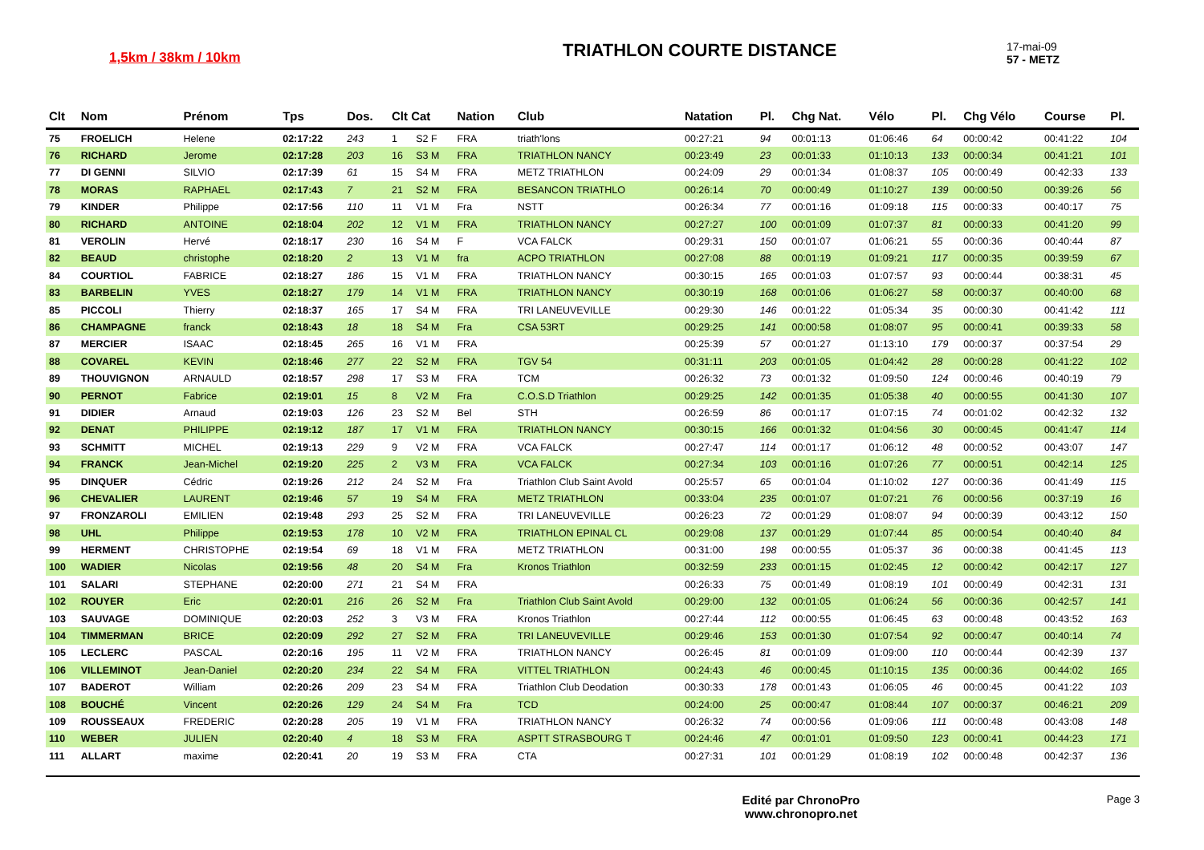1,5km / 38km / 10km
TRIATHLON COURTE DISTANCE
17-mai-09
57 - METZ
| Clt | Nom | Prénom | Tps | Dos. | Clt Cat | | Nation | Club | Natation | Pl. | Chg Nat. | Vélo | Pl. | Chg Vélo | Course | Pl. |
| --- | --- | --- | --- | --- | --- | --- | --- | --- | --- | --- | --- | --- | --- | --- | --- | --- |
| 75 | FROELICH | Helene | 02:17:22 | 243 | 1 | S2 F | FRA | triath'lons | 00:27:21 | 94 | 00:01:13 | 01:06:46 | 64 | 00:00:42 | 00:41:22 | 104 |
| 76 | RICHARD | Jerome | 02:17:28 | 203 | 16 | S3 M | FRA | TRIATHLON NANCY | 00:23:49 | 23 | 00:01:33 | 01:10:13 | 133 | 00:00:34 | 00:41:21 | 101 |
| 77 | DI GENNI | SILVIO | 02:17:39 | 61 | 15 | S4 M | FRA | METZ TRIATHLON | 00:24:09 | 29 | 00:01:34 | 01:08:37 | 105 | 00:00:49 | 00:42:33 | 133 |
| 78 | MORAS | RAPHAEL | 02:17:43 | 7 | 21 | S2 M | FRA | BESANCON TRIATHLO | 00:26:14 | 70 | 00:00:49 | 01:10:27 | 139 | 00:00:50 | 00:39:26 | 56 |
| 79 | KINDER | Philippe | 02:17:56 | 110 | 11 | V1 M | Fra | NSTT | 00:26:34 | 77 | 00:01:16 | 01:09:18 | 115 | 00:00:33 | 00:40:17 | 75 |
| 80 | RICHARD | ANTOINE | 02:18:04 | 202 | 12 | V1 M | FRA | TRIATHLON NANCY | 00:27:27 | 100 | 00:01:09 | 01:07:37 | 81 | 00:00:33 | 00:41:20 | 99 |
| 81 | VEROLIN | Hervé | 02:18:17 | 230 | 16 | S4 M | F | VCA FALCK | 00:29:31 | 150 | 00:01:07 | 01:06:21 | 55 | 00:00:36 | 00:40:44 | 87 |
| 82 | BEAUD | christophe | 02:18:20 | 2 | 13 | V1 M | fra | ACPO TRIATHLON | 00:27:08 | 88 | 00:01:19 | 01:09:21 | 117 | 00:00:35 | 00:39:59 | 67 |
| 84 | COURTIOL | FABRICE | 02:18:27 | 186 | 15 | V1 M | FRA | TRIATHLON NANCY | 00:30:15 | 165 | 00:01:03 | 01:07:57 | 93 | 00:00:44 | 00:38:31 | 45 |
| 83 | BARBELIN | YVES | 02:18:27 | 179 | 14 | V1 M | FRA | TRIATHLON NANCY | 00:30:19 | 168 | 00:01:06 | 01:06:27 | 58 | 00:00:37 | 00:40:00 | 68 |
| 85 | PICCOLI | Thierry | 02:18:37 | 165 | 17 | S4 M | FRA | TRI LANEUVEVILLE | 00:29:30 | 146 | 00:01:22 | 01:05:34 | 35 | 00:00:30 | 00:41:42 | 111 |
| 86 | CHAMPAGNE | franck | 02:18:43 | 18 | 18 | S4 M | Fra | CSA 53RT | 00:29:25 | 141 | 00:00:58 | 01:08:07 | 95 | 00:00:41 | 00:39:33 | 58 |
| 87 | MERCIER | ISAAC | 02:18:45 | 265 | 16 | V1 M | FRA | | 00:25:39 | 57 | 00:01:27 | 01:13:10 | 179 | 00:00:37 | 00:37:54 | 29 |
| 88 | COVAREL | KEVIN | 02:18:46 | 277 | 22 | S2 M | FRA | TGV 54 | 00:31:11 | 203 | 00:01:05 | 01:04:42 | 28 | 00:00:28 | 00:41:22 | 102 |
| 89 | THOUVIGNON | ARNAULD | 02:18:57 | 298 | 17 | S3 M | FRA | TCM | 00:26:32 | 73 | 00:01:32 | 01:09:50 | 124 | 00:00:46 | 00:40:19 | 79 |
| 90 | PERNOT | Fabrice | 02:19:01 | 15 | 8 | V2 M | Fra | C.O.S.D Triathlon | 00:29:25 | 142 | 00:01:35 | 01:05:38 | 40 | 00:00:55 | 00:41:30 | 107 |
| 91 | DIDIER | Arnaud | 02:19:03 | 126 | 23 | S2 M | Bel | STH | 00:26:59 | 86 | 00:01:17 | 01:07:15 | 74 | 00:01:02 | 00:42:32 | 132 |
| 92 | DENAT | PHILIPPE | 02:19:12 | 187 | 17 | V1 M | FRA | TRIATHLON NANCY | 00:30:15 | 166 | 00:01:32 | 01:04:56 | 30 | 00:00:45 | 00:41:47 | 114 |
| 93 | SCHMITT | MICHEL | 02:19:13 | 229 | 9 | V2 M | FRA | VCA FALCK | 00:27:47 | 114 | 00:01:17 | 01:06:12 | 48 | 00:00:52 | 00:43:07 | 147 |
| 94 | FRANCK | Jean-Michel | 02:19:20 | 225 | 2 | V3 M | FRA | VCA FALCK | 00:27:34 | 103 | 00:01:16 | 01:07:26 | 77 | 00:00:51 | 00:42:14 | 125 |
| 95 | DINQUER | Cédric | 02:19:26 | 212 | 24 | S2 M | Fra | Triathlon Club Saint Avold | 00:25:57 | 65 | 00:01:04 | 01:10:02 | 127 | 00:00:36 | 00:41:49 | 115 |
| 96 | CHEVALIER | LAURENT | 02:19:46 | 57 | 19 | S4 M | FRA | METZ TRIATHLON | 00:33:04 | 235 | 00:01:07 | 01:07:21 | 76 | 00:00:56 | 00:37:19 | 16 |
| 97 | FRONZAROLI | EMILIEN | 02:19:48 | 293 | 25 | S2 M | FRA | TRI LANEUVEVILLE | 00:26:23 | 72 | 00:01:29 | 01:08:07 | 94 | 00:00:39 | 00:43:12 | 150 |
| 98 | UHL | Philippe | 02:19:53 | 178 | 10 | V2 M | FRA | TRIATHLON EPINAL CL | 00:29:08 | 137 | 00:01:29 | 01:07:44 | 85 | 00:00:54 | 00:40:40 | 84 |
| 99 | HERMENT | CHRISTOPHE | 02:19:54 | 69 | 18 | V1 M | FRA | METZ TRIATHLON | 00:31:00 | 198 | 00:00:55 | 01:05:37 | 36 | 00:00:38 | 00:41:45 | 113 |
| 100 | WADIER | Nicolas | 02:19:56 | 48 | 20 | S4 M | Fra | Kronos Triathlon | 00:32:59 | 233 | 00:01:15 | 01:02:45 | 12 | 00:00:42 | 00:42:17 | 127 |
| 101 | SALARI | STEPHANE | 02:20:00 | 271 | 21 | S4 M | FRA | | 00:26:33 | 75 | 00:01:49 | 01:08:19 | 101 | 00:00:49 | 00:42:31 | 131 |
| 102 | ROUYER | Eric | 02:20:01 | 216 | 26 | S2 M | Fra | Triathlon Club Saint Avold | 00:29:00 | 132 | 00:01:05 | 01:06:24 | 56 | 00:00:36 | 00:42:57 | 141 |
| 103 | SAUVAGE | DOMINIQUE | 02:20:03 | 252 | 3 | V3 M | FRA | Kronos Triathlon | 00:27:44 | 112 | 00:00:55 | 01:06:45 | 63 | 00:00:48 | 00:43:52 | 163 |
| 104 | TIMMERMAN | BRICE | 02:20:09 | 292 | 27 | S2 M | FRA | TRI LANEUVEVILLE | 00:29:46 | 153 | 00:01:30 | 01:07:54 | 92 | 00:00:47 | 00:40:14 | 74 |
| 105 | LECLERC | PASCAL | 02:20:16 | 195 | 11 | V2 M | FRA | TRIATHLON NANCY | 00:26:45 | 81 | 00:01:09 | 01:09:00 | 110 | 00:00:44 | 00:42:39 | 137 |
| 106 | VILLEMINOT | Jean-Daniel | 02:20:20 | 234 | 22 | S4 M | FRA | VITTEL TRIATHLON | 00:24:43 | 46 | 00:00:45 | 01:10:15 | 135 | 00:00:36 | 00:44:02 | 165 |
| 107 | BADEROT | William | 02:20:26 | 209 | 23 | S4 M | FRA | Triathlon Club Deodation | 00:30:33 | 178 | 00:01:43 | 01:06:05 | 46 | 00:00:45 | 00:41:22 | 103 |
| 108 | BOUCHÉ | Vincent | 02:20:26 | 129 | 24 | S4 M | Fra | TCD | 00:24:00 | 25 | 00:00:47 | 01:08:44 | 107 | 00:00:37 | 00:46:21 | 209 |
| 109 | ROUSSEAUX | FREDERIC | 02:20:28 | 205 | 19 | V1 M | FRA | TRIATHLON NANCY | 00:26:32 | 74 | 00:00:56 | 01:09:06 | 111 | 00:00:48 | 00:43:08 | 148 |
| 110 | WEBER | JULIEN | 02:20:40 | 4 | 18 | S3 M | FRA | ASPTT STRASBOURG T | 00:24:46 | 47 | 00:01:01 | 01:09:50 | 123 | 00:00:41 | 00:44:23 | 171 |
| 111 | ALLART | maxime | 02:20:41 | 20 | 19 | S3 M | FRA | CTA | 00:27:31 | 101 | 00:01:29 | 01:08:19 | 102 | 00:00:48 | 00:42:37 | 136 |
Edité par ChronoPro
www.chronopro.net Page 3